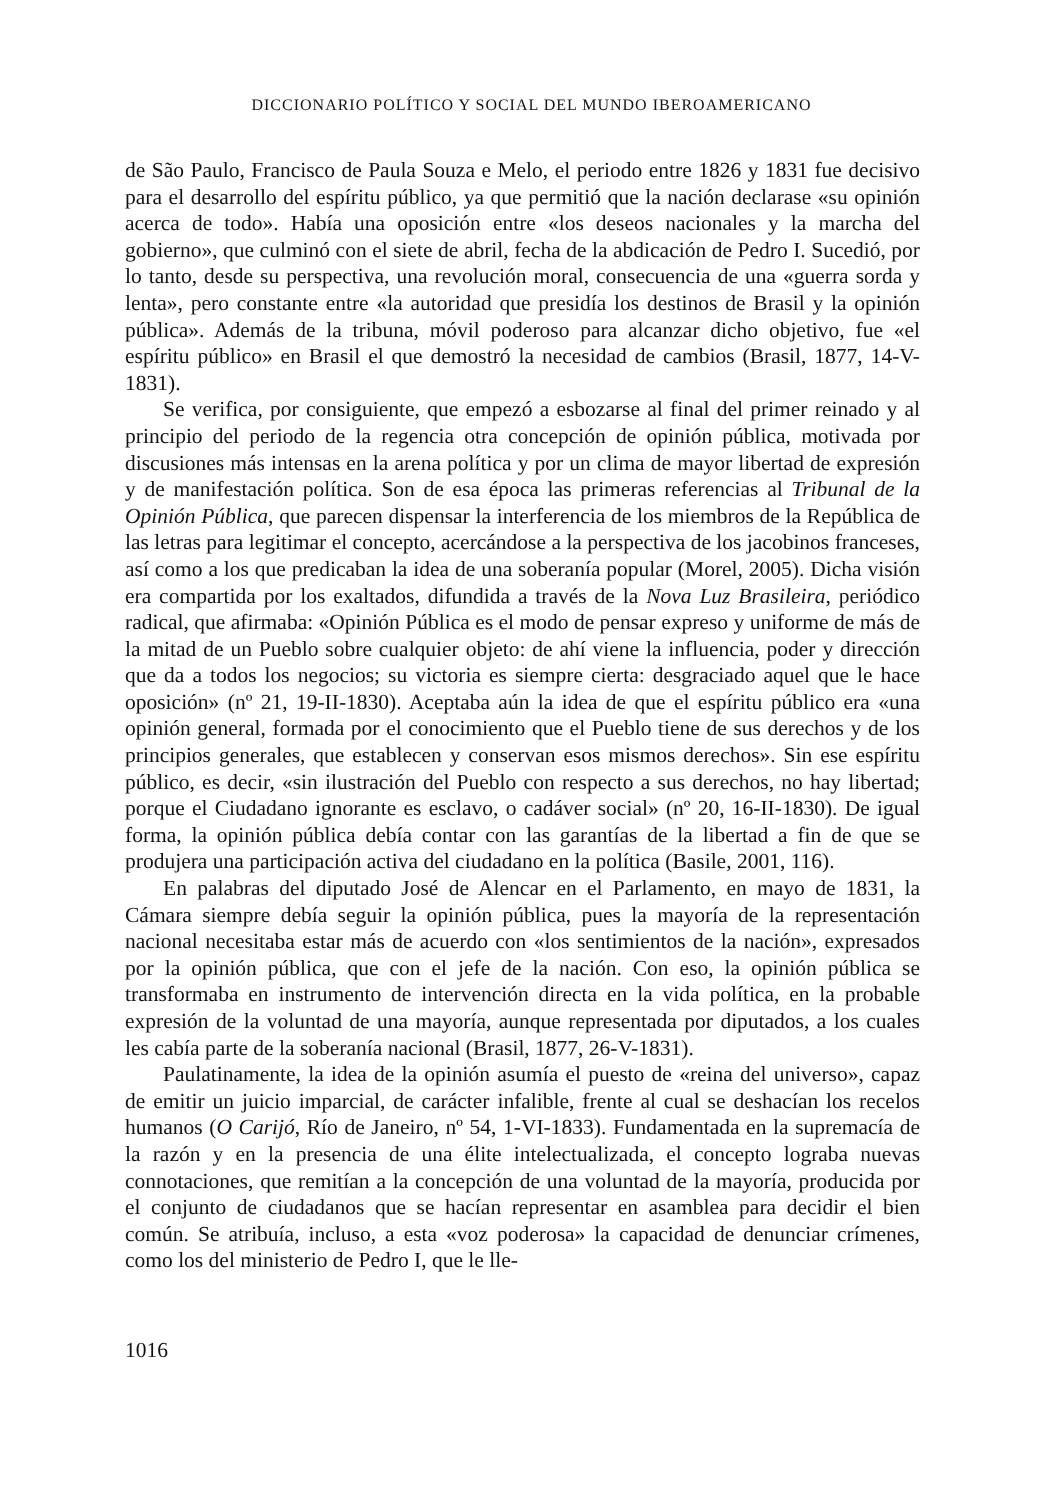DICCIONARIO POLÍTICO Y SOCIAL DEL MUNDO IBEROAMERICANO
de São Paulo, Francisco de Paula Souza e Melo, el periodo entre 1826 y 1831 fue decisivo para el desarrollo del espíritu público, ya que permitió que la nación declarase «su opinión acerca de todo». Había una oposición entre «los deseos nacionales y la marcha del gobierno», que culminó con el siete de abril, fecha de la abdicación de Pedro I. Sucedió, por lo tanto, desde su perspectiva, una revolución moral, consecuencia de una «guerra sorda y lenta», pero constante entre «la autoridad que presidía los destinos de Brasil y la opinión pública». Además de la tribuna, móvil poderoso para alcanzar dicho objetivo, fue «el espíritu público» en Brasil el que demostró la necesidad de cambios (Brasil, 1877, 14-V-1831).
Se verifica, por consiguiente, que empezó a esbozarse al final del primer reinado y al principio del periodo de la regencia otra concepción de opinión pública, motivada por discusiones más intensas en la arena política y por un clima de mayor libertad de expresión y de manifestación política. Son de esa época las primeras referencias al Tribunal de la Opinión Pública, que parecen dispensar la interferencia de los miembros de la República de las letras para legitimar el concepto, acercándose a la perspectiva de los jacobinos franceses, así como a los que predicaban la idea de una soberanía popular (Morel, 2005). Dicha visión era compartida por los exaltados, difundida a través de la Nova Luz Brasileira, periódico radical, que afirmaba: «Opinión Pública es el modo de pensar expreso y uniforme de más de la mitad de un Pueblo sobre cualquier objeto: de ahí viene la influencia, poder y dirección que da a todos los negocios; su victoria es siempre cierta: desgraciado aquel que le hace oposición» (nº 21, 19-II-1830). Aceptaba aún la idea de que el espíritu público era «una opinión general, formada por el conocimiento que el Pueblo tiene de sus derechos y de los principios generales, que establecen y conservan esos mismos derechos». Sin ese espíritu público, es decir, «sin ilustración del Pueblo con respecto a sus derechos, no hay libertad; porque el Ciudadano ignorante es esclavo, o cadáver social» (nº 20, 16-II-1830). De igual forma, la opinión pública debía contar con las garantías de la libertad a fin de que se produjera una participación activa del ciudadano en la política (Basile, 2001, 116).
En palabras del diputado José de Alencar en el Parlamento, en mayo de 1831, la Cámara siempre debía seguir la opinión pública, pues la mayoría de la representación nacional necesitaba estar más de acuerdo con «los sentimientos de la nación», expresados por la opinión pública, que con el jefe de la nación. Con eso, la opinión pública se transformaba en instrumento de intervención directa en la vida política, en la probable expresión de la voluntad de una mayoría, aunque representada por diputados, a los cuales les cabía parte de la soberanía nacional (Brasil, 1877, 26-V-1831).
Paulatinamente, la idea de la opinión asumía el puesto de «reina del universo», capaz de emitir un juicio imparcial, de carácter infalible, frente al cual se deshacían los recelos humanos (O Carijó, Río de Janeiro, nº 54, 1-VI-1833). Fundamentada en la supremacía de la razón y en la presencia de una élite intelectualizada, el concepto lograba nuevas connotaciones, que remitían a la concepción de una voluntad de la mayoría, producida por el conjunto de ciudadanos que se hacían representar en asamblea para decidir el bien común. Se atribuía, incluso, a esta «voz poderosa» la capacidad de denunciar crímenes, como los del ministerio de Pedro I, que le lle-
1016